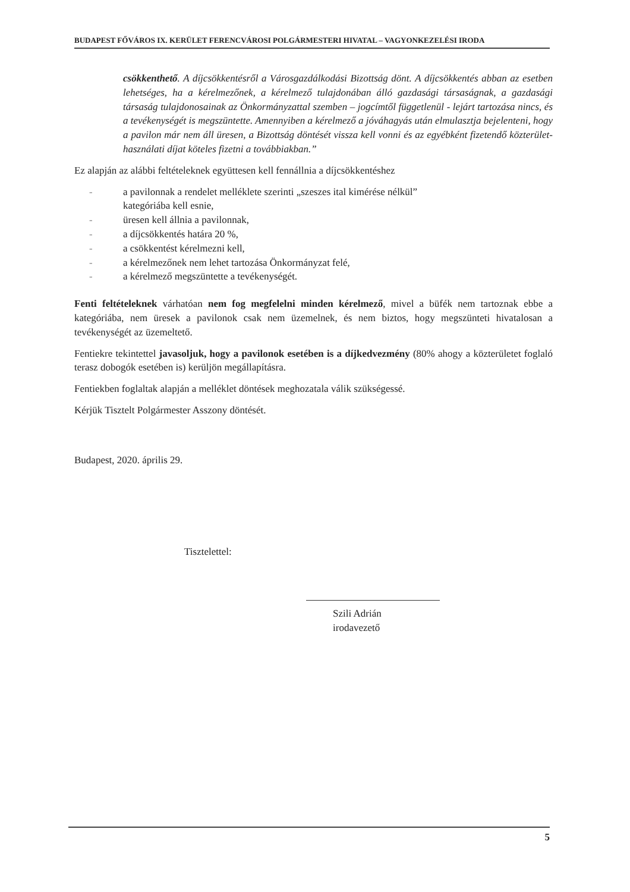BUDAPEST FŐVÁROS IX. KERÜLET FERENCVÁROSI POLGÁRMESTERI HIVATAL – VAGYONKEZELÉSI IRODA
csökkenthető. A díjcsökkentésről a Városgazdálkodási Bizottság dönt. A díjcsökkentés abban az esetben lehetséges, ha a kérelmezőnek, a kérelmező tulajdonában álló gazdasági társaságnak, a gazdasági társaság tulajdonosainak az Önkormányzattal szemben – jogcímtől függetlenül - lejárt tartozása nincs, és a tevékenységét is megszüntette. Amennyiben a kérelmező a jóváhagyás után elmulasztja bejelenteni, hogy a pavilon már nem áll üresen, a Bizottság döntését vissza kell vonni és az egyébként fizetendő közterület-használati díjat köteles fizetni a továbbiakban.”
Ez alapján az alábbi feltételeknek együttesen kell fennállnia a díjcsökkentéshez
- a pavilonnak a rendelet melléklete szerinti „szeszes ital kimérése nélkül”
kategóriába kell esnie,
- üresen kell állnia a pavilonnak,
- a díjcsökkentés határa 20 %,
- a csökkentést kérelmezni kell,
- a kérelmezőnek nem lehet tartozása Önkormányzat felé,
- a kérelmező megszüntette a tevékenységét.
Fenti feltételeknek várhatóan nem fog megfelelni minden kérelmező, mivel a büfék nem tartoznak ebbe a kategóriába, nem üresek a pavilonok csak nem üzemelnek, és nem biztos, hogy megszünteti hivatalosan a tevékenységét az üzemeltető.
Fentiekre tekintettel javasoljuk, hogy a pavilonok esetében is a díjkedvezmény (80% ahogy a közterületet foglaló terasz dobogók esetében is) kerüljön megállapításra.
Fentiekben foglaltak alapján a melléklet döntések meghozatala válik szükségessé.
Kérjük Tisztelt Polgármester Asszony döntését.
Budapest, 2020. április 29.
Tisztelettel:
Szili Adrián
irodavezető
5